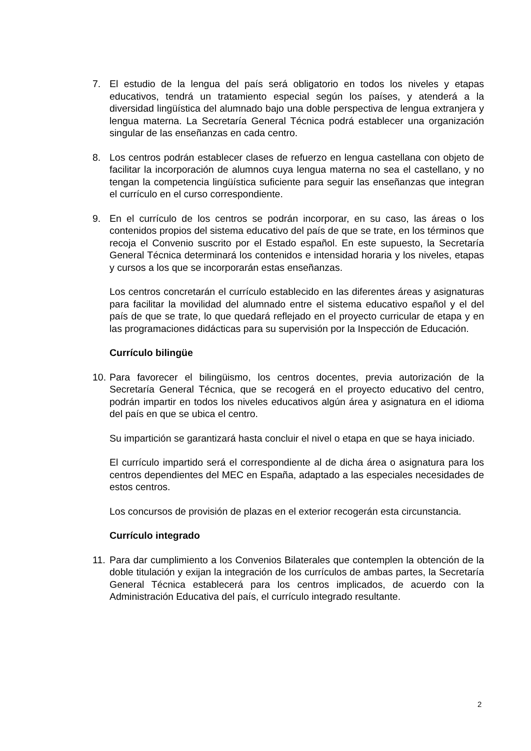7. El estudio de la lengua del país será obligatorio en todos los niveles y etapas educativos, tendrá un tratamiento especial según los países, y atenderá a la diversidad lingüística del alumnado bajo una doble perspectiva de lengua extranjera y lengua materna. La Secretaría General Técnica podrá establecer una organización singular de las enseñanzas en cada centro.
8. Los centros podrán establecer clases de refuerzo en lengua castellana con objeto de facilitar la incorporación de alumnos cuya lengua materna no sea el castellano, y no tengan la competencia lingüística suficiente para seguir las enseñanzas que integran el currículo en el curso correspondiente.
9. En el currículo de los centros se podrán incorporar, en su caso, las áreas o los contenidos propios del sistema educativo del país de que se trate, en los términos que recoja el Convenio suscrito por el Estado español. En este supuesto, la Secretaría General Técnica determinará los contenidos e intensidad horaria y los niveles, etapas y cursos a los que se incorporarán estas enseñanzas.
Los centros concretarán el currículo establecido en las diferentes áreas y asignaturas para facilitar la movilidad del alumnado entre el sistema educativo español y el del país de que se trate, lo que quedará reflejado en el proyecto curricular de etapa y en las programaciones didácticas para su supervisión por la Inspección de Educación.
Currículo bilingüe
10.
Para favorecer el bilingüismo, los centros docentes, previa autorización de la Secretaría General Técnica, que se recogerá en el proyecto educativo del centro, podrán impartir en todos los niveles educativos algún área y asignatura en el idioma del país en que se ubica el centro.
Su impartición se garantizará hasta concluir el nivel o etapa en que se haya iniciado.
El currículo impartido será el correspondiente al de dicha área o asignatura para los centros dependientes del MEC en España, adaptado a las especiales necesidades de estos centros.
Los concursos de provisión de plazas en el exterior recogerán esta circunstancia.
Currículo integrado
11.
Para dar cumplimiento a los Convenios Bilaterales que contemplen la obtención de la doble titulación y exijan la integración de los currículos de ambas partes, la Secretaría General Técnica establecerá para los centros implicados, de acuerdo con la Administración Educativa del país, el currículo integrado resultante.
2